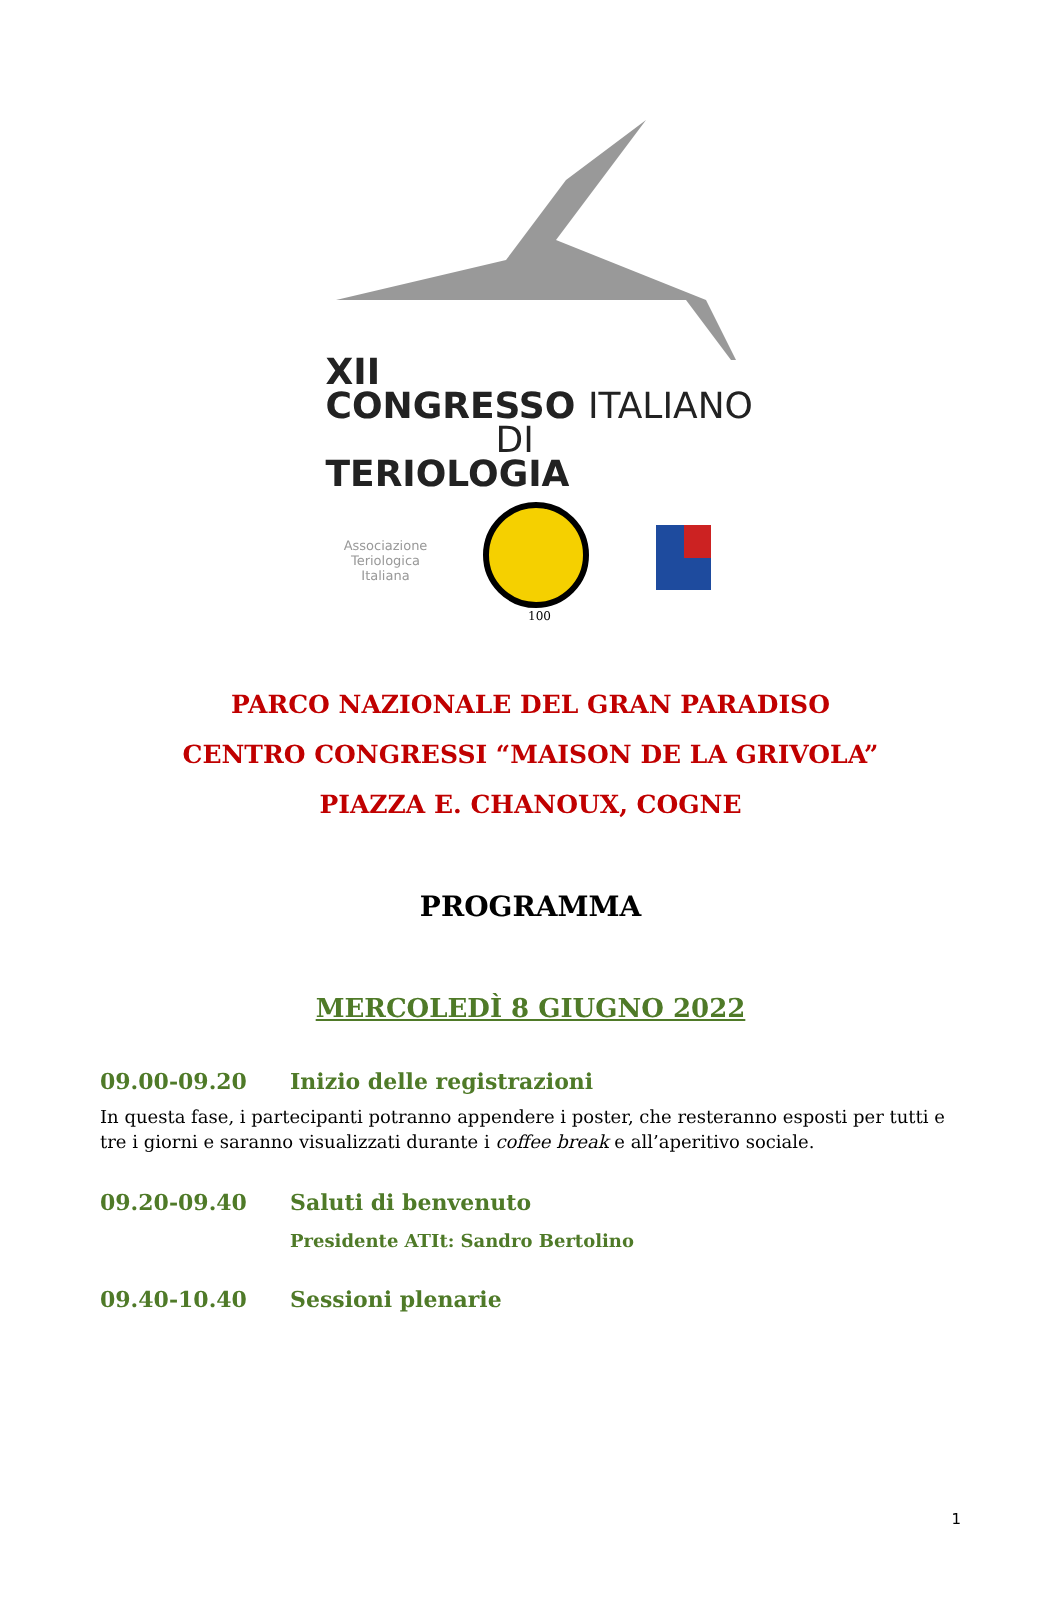XII
CONGRESSO ITALIANO
DI TERIOLOGIA
Associazione Teriologica Italiana
100
PARCO NAZIONALE DEL GRAN PARADISO
CENTRO CONGRESSI “MAISON DE LA GRIVOLA”
PIAZZA E. CHANOUX, COGNE
PROGRAMMA
MERCOLEDÌ 8 GIUGNO 2022
09.00-09.20 Inizio delle registrazioni
In questa fase, i partecipanti potranno appendere i poster, che resteranno esposti per tutti e tre i giorni e saranno visualizzati durante i coffee break e all’aperitivo sociale.
09.20-09.40 Saluti di benvenuto
Presidente ATIt: Sandro Bertolino
09.40-10.40 Sessioni plenarie
1